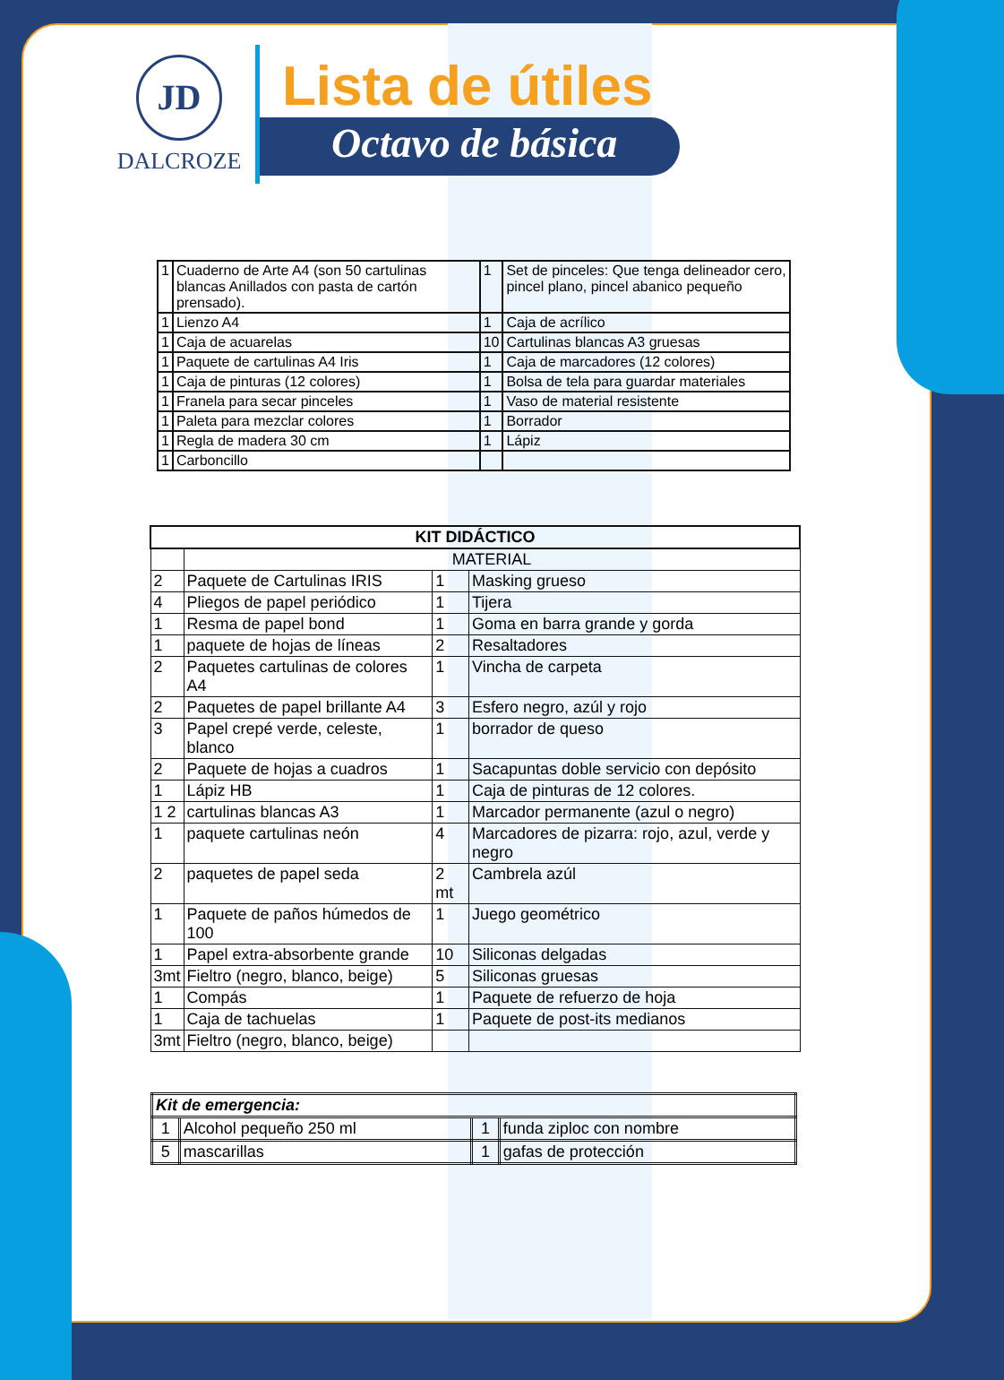JD
DALCROZE
Lista de útiles
Octavo de básica
| 1 | Cuaderno de Arte A4 (son 50 cartulinas blancas Anillados con pasta de cartón prensado). | 1 | Set de pinceles: Que tenga delineador cero, pincel plano, pincel abanico pequeño |
| 1 | Lienzo A4 | 1 | Caja de acrílico |
| 1 | Caja de acuarelas | 10 | Cartulinas blancas A3 gruesas |
| 1 | Paquete de cartulinas A4 Iris | 1 | Caja de marcadores (12 colores) |
| 1 | Caja de pinturas (12 colores) | 1 | Bolsa de tela para guardar materiales |
| 1 | Franela para secar pinceles | 1 | Vaso de material resistente |
| 1 | Paleta para mezclar colores | 1 | Borrador |
| 1 | Regla de madera 30 cm | 1 | Lápiz |
| 1 | Carboncillo | | |
| KIT DIDÁCTICO | | | |
| --- | --- | --- | --- |
| | MATERIAL | | |
| 2 | Paquete de Cartulinas IRIS | 1 | Masking grueso |
| 4 | Pliegos de papel periódico | 1 | Tijera |
| 1 | Resma de papel bond | 1 | Goma en barra grande y gorda |
| 1 | paquete de hojas de líneas | 2 | Resaltadores |
| 2 | Paquetes cartulinas de colores A4 | 1 | Vincha de carpeta |
| 2 | Paquetes de papel brillante A4 | 3 | Esfero negro, azúl y rojo |
| 3 | Papel crepé verde, celeste, blanco | 1 | borrador de queso |
| 2 | Paquete de hojas a cuadros | 1 | Sacapuntas doble servicio con depósito |
| 1 | Lápiz HB | 1 | Caja de pinturas de 12 colores. |
| 1 2 | cartulinas blancas A3 | 1 | Marcador permanente (azul o negro) |
| 1 | paquete cartulinas neón | 4 | Marcadores de pizarra: rojo, azul, verde y negro |
| 2 | paquetes de papel seda | 2 mt | Cambrela azúl |
| 1 | Paquete de paños húmedos de 100 | 1 | Juego geométrico |
| 1 | Papel extra-absorbente grande | 10 | Siliconas delgadas |
| 3mt | Fieltro (negro, blanco, beige) | 5 | Siliconas gruesas |
| 1 | Compás | 1 | Paquete de refuerzo de hoja |
| 1 | Caja de tachuelas | 1 | Paquete de post-its medianos |
| 3mt | Fieltro (negro, blanco, beige) | | |
| Kit de emergencia: | | | |
| 1 | Alcohol pequeño 250 ml | 1 | funda ziploc con nombre |
| 5 | mascarillas | 1 | gafas de protección |